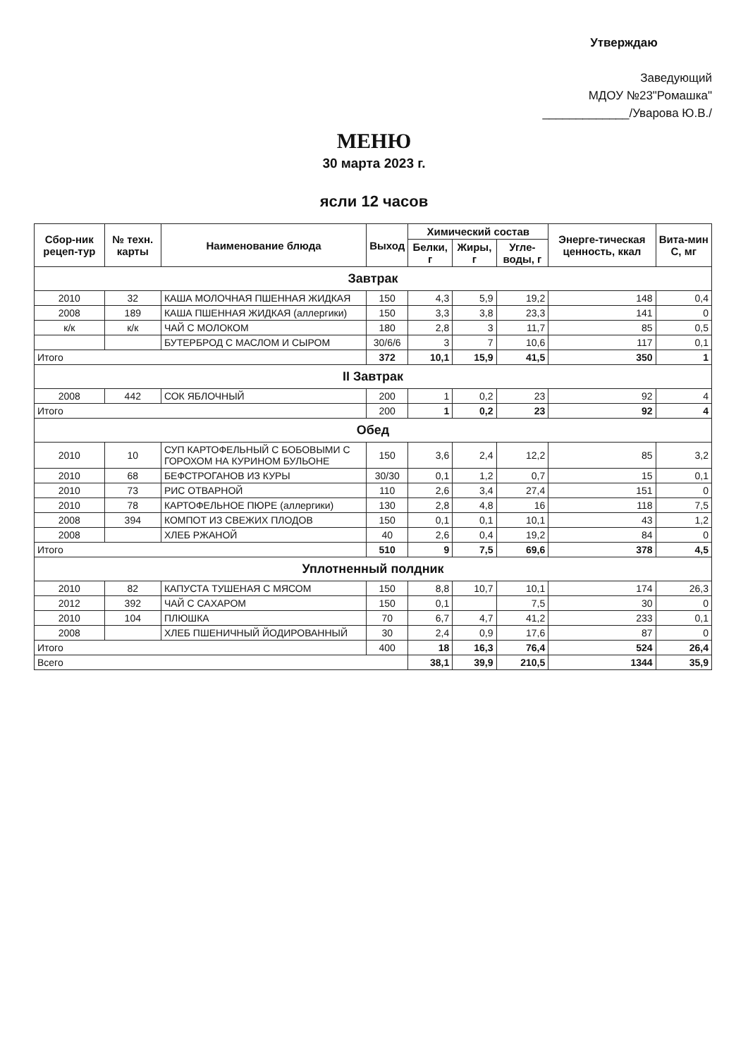Утверждаю
Заведующий
МДОУ №23"Ромашка"
_____________/Уварова Ю.В./
МЕНЮ
30 марта 2023 г.
ясли 12 часов
| Сбор-ник рецеп-тур | № техн. карты | Наименование блюда | Выход | Химический состав | | | Энерге-тическая ценность, ккал | Вита-мин С, мг |
| --- | --- | --- | --- | --- | --- | --- | --- | --- |
| | | | | Белки, г | Жиры, г | Угле-воды, г | | |
| Завтрак | | | | | | | | |
| 2010 | 32 | КАША МОЛОЧНАЯ ПШЕННАЯ ЖИДКАЯ | 150 | 4,3 | 5,9 | 19,2 | 148 | 0,4 |
| 2008 | 189 | КАША ПШЕННАЯ ЖИДКАЯ (аллергики) | 150 | 3,3 | 3,8 | 23,3 | 141 | 0 |
| к/к | к/к | ЧАЙ С МОЛОКОМ | 180 | 2,8 | 3 | 11,7 | 85 | 0,5 |
| | | БУТЕРБРОД С МАСЛОМ И СЫРОМ | 30/6/6 | 3 | 7 | 10,6 | 117 | 0,1 |
| Итого | | | 372 | 10,1 | 15,9 | 41,5 | 350 | 1 |
| II Завтрак | | | | | | | | |
| 2008 | 442 | СОК ЯБЛОЧНЫЙ | 200 | 1 | 0,2 | 23 | 92 | 4 |
| Итого | | | 200 | 1 | 0,2 | 23 | 92 | 4 |
| Обед | | | | | | | | |
| 2010 | 10 | СУП КАРТОФЕЛЬНЫЙ С БОБОВЫМИ С ГОРОХОМ НА КУРИНОМ БУЛЬОНЕ | 150 | 3,6 | 2,4 | 12,2 | 85 | 3,2 |
| 2010 | 68 | БЕФСТРОГАНОВ ИЗ КУРЫ | 30/30 | 0,1 | 1,2 | 0,7 | 15 | 0,1 |
| 2010 | 73 | РИС ОТВАРНОЙ | 110 | 2,6 | 3,4 | 27,4 | 151 | 0 |
| 2010 | 78 | КАРТОФЕЛЬНОЕ ПЮРЕ (аллергики) | 130 | 2,8 | 4,8 | 16 | 118 | 7,5 |
| 2008 | 394 | КОМПОТ ИЗ СВЕЖИХ ПЛОДОВ | 150 | 0,1 | 0,1 | 10,1 | 43 | 1,2 |
| 2008 | | ХЛЕБ РЖАНОЙ | 40 | 2,6 | 0,4 | 19,2 | 84 | 0 |
| Итого | | | 510 | 9 | 7,5 | 69,6 | 378 | 4,5 |
| Уплотненный полдник | | | | | | | | |
| 2010 | 82 | КАПУСТА ТУШЕНАЯ С МЯСОМ | 150 | 8,8 | 10,7 | 10,1 | 174 | 26,3 |
| 2012 | 392 | ЧАЙ С САХАРОМ | 150 | 0,1 | | 7,5 | 30 | 0 |
| 2010 | 104 | ПЛЮШКА | 70 | 6,7 | 4,7 | 41,2 | 233 | 0,1 |
| 2008 | | ХЛЕБ ПШЕНИЧНЫЙ ЙОДИРОВАННЫЙ | 30 | 2,4 | 0,9 | 17,6 | 87 | 0 |
| Итого | | | 400 | 18 | 16,3 | 76,4 | 524 | 26,4 |
| Всего | | | | 38,1 | 39,9 | 210,5 | 1344 | 35,9 |